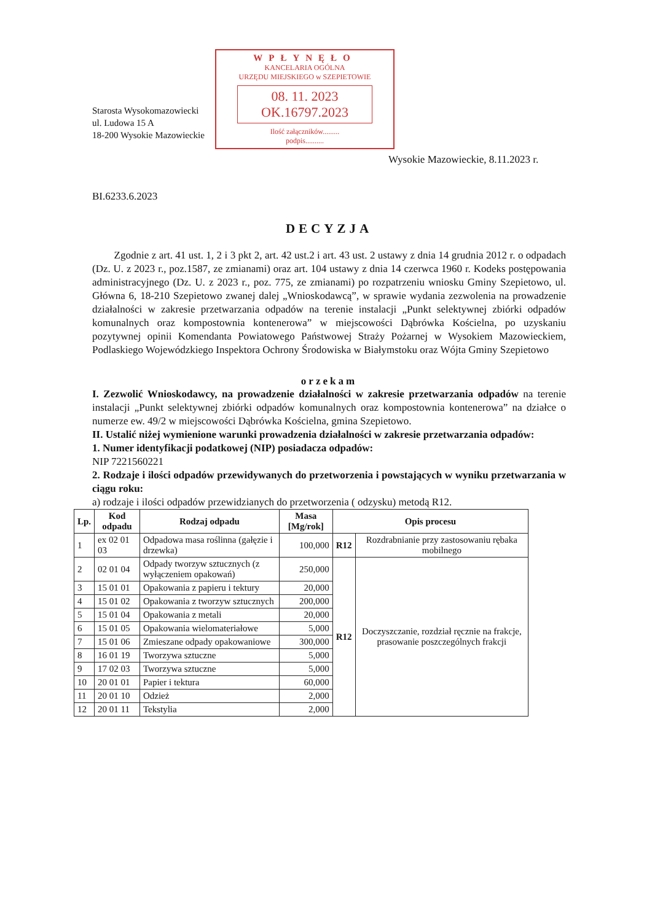Starosta Wysokomazowiecki
ul. Ludowa 15 A
18-200 Wysokie Mazowieckie
WPŁYNĘŁO
KANCELARIA OGÓLNA
URZĘDU MIEJSKIEGO w SZEPIETOWIE
08. 11. 2023
OK.16797.2023
Ilość załączników.........
podpis..........
Wysokie Mazowieckie, 8.11.2023 r.
BI.6233.6.2023
DECYZJA
Zgodnie z art. 41 ust. 1, 2 i 3 pkt 2, art. 42 ust.2 i art. 43 ust. 2 ustawy z dnia 14 grudnia 2012 r. o odpadach (Dz. U. z 2023 r., poz.1587, ze zmianami) oraz art. 104 ustawy z dnia 14 czerwca 1960 r. Kodeks postępowania administracyjnego (Dz. U. z 2023 r., poz. 775, ze zmianami) po rozpatrzeniu wniosku Gminy Szepietowo, ul. Główna 6, 18-210 Szepietowo zwanej dalej „Wnioskodawcą”, w sprawie wydania zezwolenia na prowadzenie działalności w zakresie przetwarzania odpadów na terenie instalacji „Punkt selektywnej zbiórki odpadów komunalnych oraz kompostownia kontenerowa” w miejscowości Dąbrówka Kościelna, po uzyskaniu pozytywnej opinii Komendanta Powiatowego Państwowej Straży Pożarnej w Wysokiem Mazowieckiem, Podlaskiego Wojewódzkiego Inspektora Ochrony Środowiska w Białymstoku oraz Wójta Gminy Szepietowo
orzekam
I. Zezwolić Wnioskodawcy, na prowadzenie działalności w zakresie przetwarzania odpadów na terenie instalacji „Punkt selektywnej zbiórki odpadów komunalnych oraz kompostownia kontenerowa” na działce o numerze ew. 49/2 w miejscowości Dąbrówka Kościelna, gmina Szepietowo.
II. Ustalić niżej wymienione warunki prowadzenia działalności w zakresie przetwarzania odpadów:
1. Numer identyfikacji podatkowej (NIP) posiadacza odpadów:
NIP 7221560221
2. Rodzaje i ilości odpadów przewidywanych do przetworzenia i powstających w wyniku przetwarzania w ciągu roku:
a) rodzaje i ilości odpadów przewidzianych do przetworzenia ( odzysku) metodą R12.
| Lp. | Kod odpadu | Rodzaj odpadu | Masa [Mg/rok] | Opis procesu | |
| --- | --- | --- | --- | --- | --- |
| 1 | ex 02 01 03 | Odpadowa masa roślinna (gałęzie i drzewka) | 100,000 | R12 | Rozdrabnianie przy zastosowaniu rębaka mobilnego |
| 2 | 02 01 04 | Odpady tworzyw sztucznych (z wyłączeniem opakowań) | 250,000 | R12 | Doczyszczanie, rozdział ręcznie na frakcje, prasowanie poszczególnych frakcji |
| 3 | 15 01 01 | Opakowania z papieru i tektury | 20,000 | | |
| 4 | 15 01 02 | Opakowania z tworzyw sztucznych | 200,000 | | |
| 5 | 15 01 04 | Opakowania z metali | 20,000 | | |
| 6 | 15 01 05 | Opakowania wielomateriałowe | 5,000 | | |
| 7 | 15 01 06 | Zmieszane odpady opakowaniowe | 300,000 | | |
| 8 | 16 01 19 | Tworzywa sztuczne | 5,000 | | |
| 9 | 17 02 03 | Tworzywa sztuczne | 5,000 | | |
| 10 | 20 01 01 | Papier i tektura | 60,000 | | |
| 11 | 20 01 10 | Odzież | 2,000 | | |
| 12 | 20 01 11 | Tekstylia | 2,000 | | |